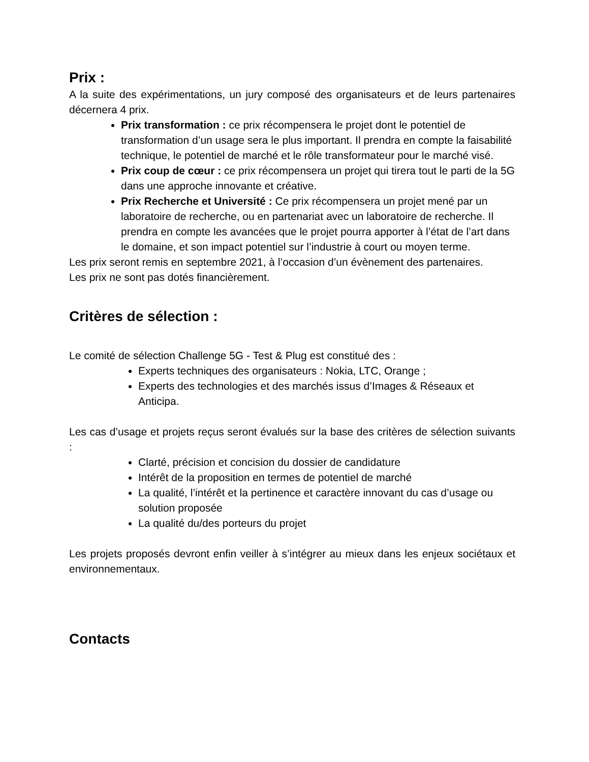Prix :
A la suite des expérimentations, un jury composé des organisateurs et de leurs partenaires décernera 4 prix.
Prix transformation : ce prix récompensera le projet dont le potentiel de transformation d’un usage sera le plus important. Il prendra en compte la faisabilité technique, le potentiel de marché et le rôle transformateur pour le marché visé.
Prix coup de cœur : ce prix récompensera un projet qui tirera tout le parti de la 5G dans une approche innovante et créative.
Prix Recherche et Université : Ce prix récompensera un projet mené par un laboratoire de recherche, ou en partenariat avec un laboratoire de recherche. Il prendra en compte les avancées que le projet pourra apporter à l’état de l’art dans le domaine, et son impact potentiel sur l’industrie à court ou moyen terme.
Les prix seront remis en septembre 2021, à l’occasion d’un évènement des partenaires.
Les prix ne sont pas dotés financièrement.
Critères de sélection :
Le comité de sélection Challenge 5G - Test & Plug est constitué des :
Experts techniques des organisateurs : Nokia, LTC, Orange ;
Experts des technologies et des marchés issus d’Images & Réseaux et Anticipa.
Les cas d’usage et projets reçus seront évalués sur la base des critères de sélection suivants :
Clarté, précision et concision du dossier de candidature
Intérêt de la proposition en termes de potentiel de marché
La qualité, l’intérêt et la pertinence et caractère innovant du cas d’usage ou solution proposée
La qualité du/des porteurs du projet
Les projets proposés devront enfin veiller à s’intégrer au mieux dans les enjeux sociétaux et environnementaux.
Contacts